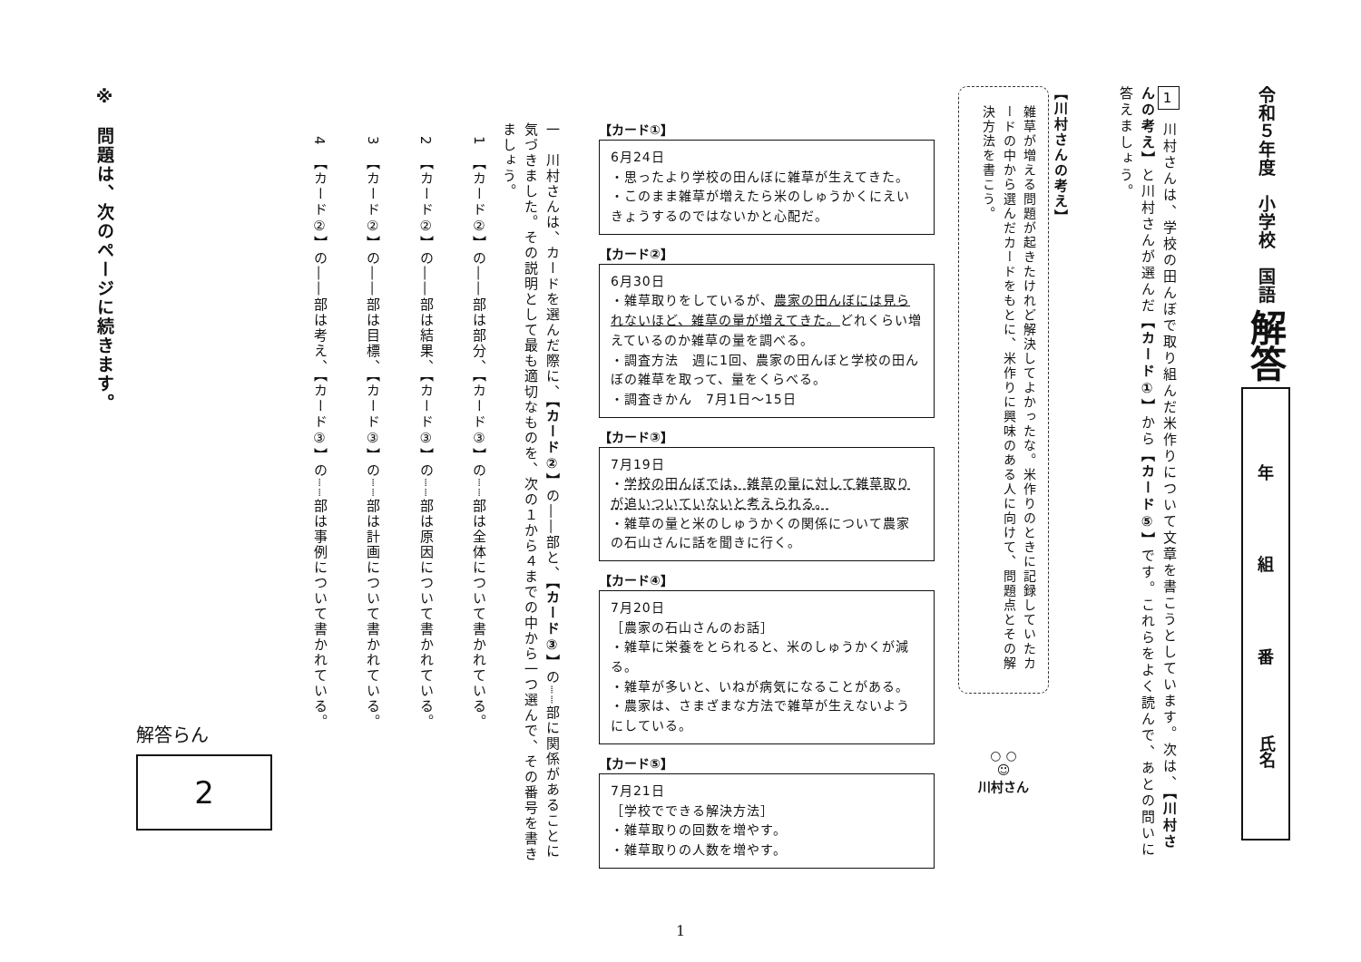令和５年度　小学校　国語
解答
年
組
番
氏名
1 川村さんは、学校の田んぼで取り組んだ米作りについて文章を書こうとしています。次は、【川村さんの考え】と川村さんが選んだ【カード①】から【カード⑤】です。これらをよく読んで、あとの問いに答えましょう。
【川村さんの考え】
雑草が増える問題が起きたけれど解決してよかったな。米作りのときに記録していたカードの中から選んだカードをもとに、米作りに興味のある人に向けて、問題点とその解決方法を書こう。
○ ○
☺
川村さん
【カード①】
6月24日
・思ったより学校の田んぼに雑草が生えてきた。
・このまま雑草が増えたら米のしゅうかくにえいきょうするのではないかと心配だ。
【カード②】
6月30日
・雑草取りをしているが、農家の田んぼには見られないほど、雑草の量が増えてきた。どれくらい増えているのか雑草の量を調べる。
・調査方法　週に1回、農家の田んぼと学校の田んぼの雑草を取って、量をくらべる。
・調査きかん　7月1日～15日
【カード③】
7月19日
・学校の田んぼでは、雑草の量に対して雑草取りが追いついていないと考えられる。
・雑草の量と米のしゅうかくの関係について農家の石山さんに話を聞きに行く。
【カード④】
7月20日
［農家の石山さんのお話］
・雑草に栄養をとられると、米のしゅうかくが減る。
・雑草が多いと、いねが病気になることがある。
・農家は、さまざまな方法で雑草が生えないようにしている。
【カード⑤】
7月21日
［学校でできる解決方法］
・雑草取りの回数を増やす。
・雑草取りの人数を増やす。
一　川村さんは、カードを選んだ際に、【カード②】の――部と、【カード③】の┈┈部に関係があることに気づきました。その説明として最も適切なものを、次の１から４までの中から一つ選んで、その番号を書きましょう。
1　【カード②】の――部は部分、【カード③】の┈┈部は全体について書かれている。
2　【カード②】の――部は結果、【カード③】の┈┈部は原因について書かれている。
3　【カード②】の――部は目標、【カード③】の┈┈部は計画について書かれている。
4　【カード②】の――部は考え、【カード③】の┈┈部は事例について書かれている。
解答らん
2
※　問題は、次のページに続きます。
1